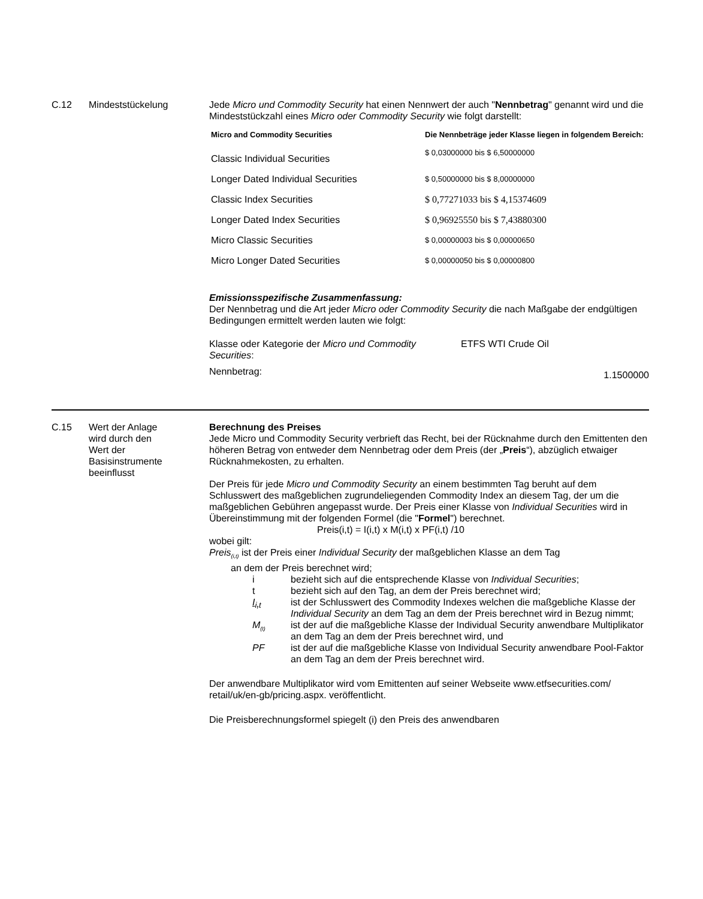C.12 Mindeststückelung Jede Micro und Commodity Security hat einen Nennwert der auch "Nennbetrag" genannt wird und die Mindeststückzahl eines Micro oder Commodity Security wie folgt darstellt:
| Micro and Commodity Securities | Die Nennbeträge jeder Klasse liegen in folgendem Bereich: |
| --- | --- |
| Classic Individual Securities | $ 0,03000000 bis $ 6,50000000 |
| Longer Dated Individual Securities | $ 0,50000000 bis $ 8,00000000 |
| Classic Index Securities | $ 0,77271033 bis $ 4,15374609 |
| Longer Dated Index Securities | $ 0,96925550 bis $ 7,43880300 |
| Micro Classic Securities | $ 0,00000003 bis $ 0,00000650 |
| Micro Longer Dated Securities | $ 0,00000050 bis $ 0,00000800 |
Emissionsspezifische Zusammenfassung:
Der Nennbetrag und die Art jeder Micro oder Commodity Security die nach Maßgabe der endgültigen Bedingungen ermittelt werden lauten wie folgt:
Klasse oder Kategorie der Micro und Commodity Securities:
ETFS WTI Crude Oil
Nennbetrag:
1.1500000
C.15 Wert der Anlage
wird durch den
Wert der
Basisinstrumente
beeinflusst
Berechnung des Preises
Jede Micro und Commodity Security verbrieft das Recht, bei der Rücknahme durch den Emittenten den höheren Betrag von entweder dem Nennbetrag oder dem Preis (der „Preis“), abzüglich etwaiger Rücknahmekosten, zu erhalten.
Der Preis für jede Micro und Commodity Security an einem bestimmten Tag beruht auf dem Schlusswert des maßgeblichen zugrundeliegenden Commodity Index an diesem Tag, der um die maßgeblichen Gebühren angepasst wurde. Der Preis einer Klasse von Individual Securities wird in Übereinstimmung mit der folgenden Formel (die "Formel") berechnet.
Preis(i,t) = I(i,t) x M(i,t) x PF(i,t) /10
wobei gilt:
Preis<sub>(i,t)</sub> ist der Preis einer Individual Security der maßgeblichen Klasse an dem Tag
an dem der Preis berechnet wird;
i bezieht sich auf die entsprechende Klasse von Individual Securities;
t bezieht sich auf den Tag, an dem der Preis berechnet wird;
I<sub>i,t</sub> ist der Schlusswert des Commodity Indexes welchen die maßgebliche Klasse der Individual Security an dem Tag an dem der Preis berechnet wird in Bezug nimmt;
M<sub>(t)</sub> ist der auf die maßgebliche Klasse der Individual Security anwendbare Multiplikator an dem Tag an dem der Preis berechnet wird, und
PF ist der auf die maßgebliche Klasse von Individual Security anwendbare Pool-Faktor an dem Tag an dem der Preis berechnet wird.
Der anwendbare Multiplikator wird vom Emittenten auf seiner Webseite www.etfsecurities.com/ retail/uk/en-gb/pricing.aspx. veröffentlicht.
Die Preisberechnungsformel spiegelt (i) den Preis des anwendbaren